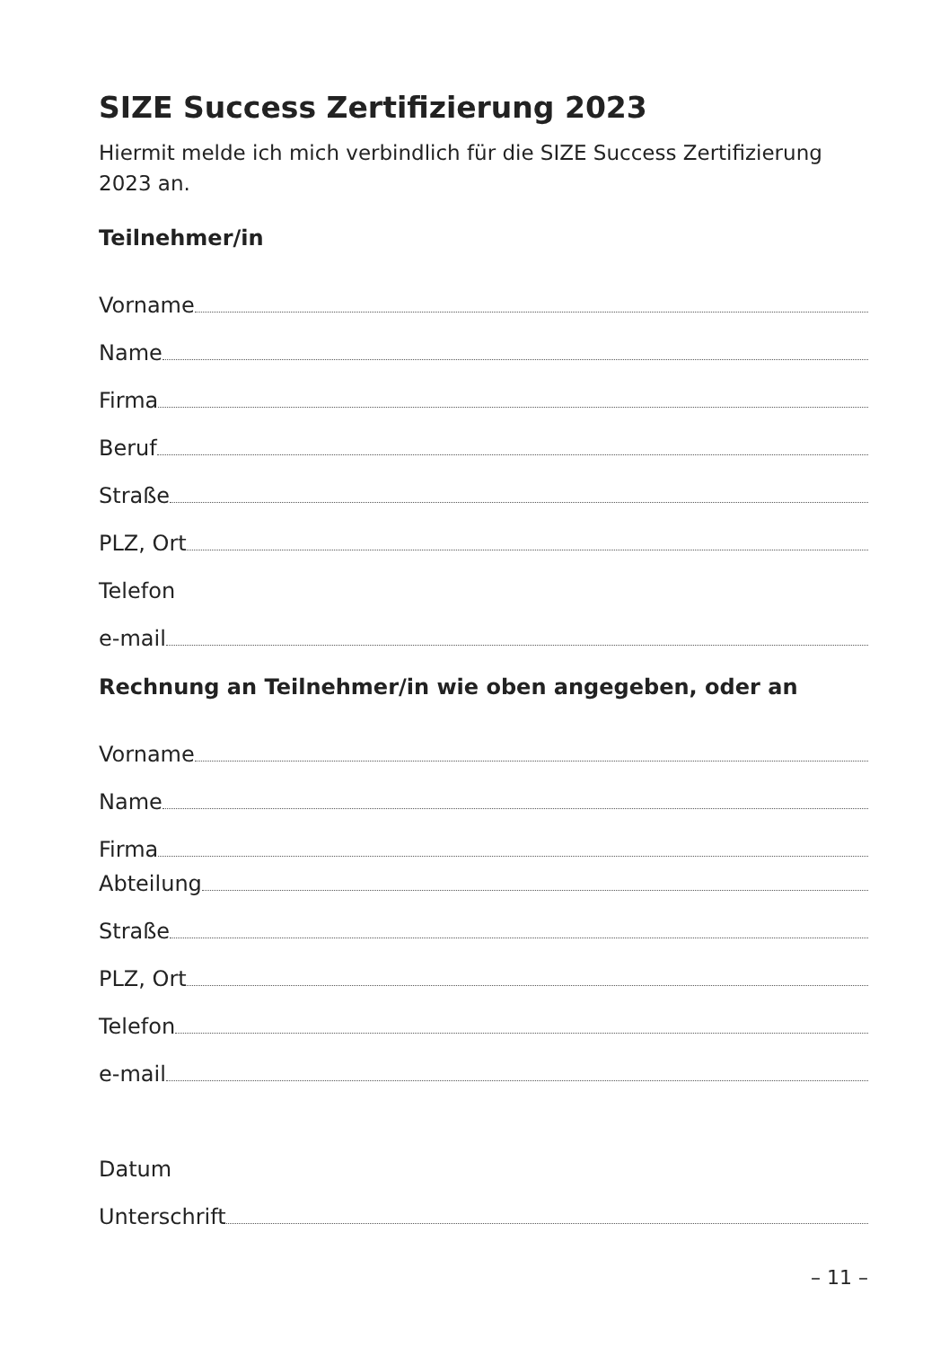SIZE Success Zertifizierung 2023
Hiermit melde ich mich verbindlich für die SIZE Success Zertifizierung 2023 an.
Teilnehmer/in
Vorname
Name
Firma
Beruf
Straße
PLZ, Ort
Telefon
e-mail
Rechnung an Teilnehmer/in wie oben angegeben, oder an
Vorname
Name
Firma
Abteilung
Straße
PLZ, Ort
Telefon
e-mail
Datum
Unterschrift
– 11 –